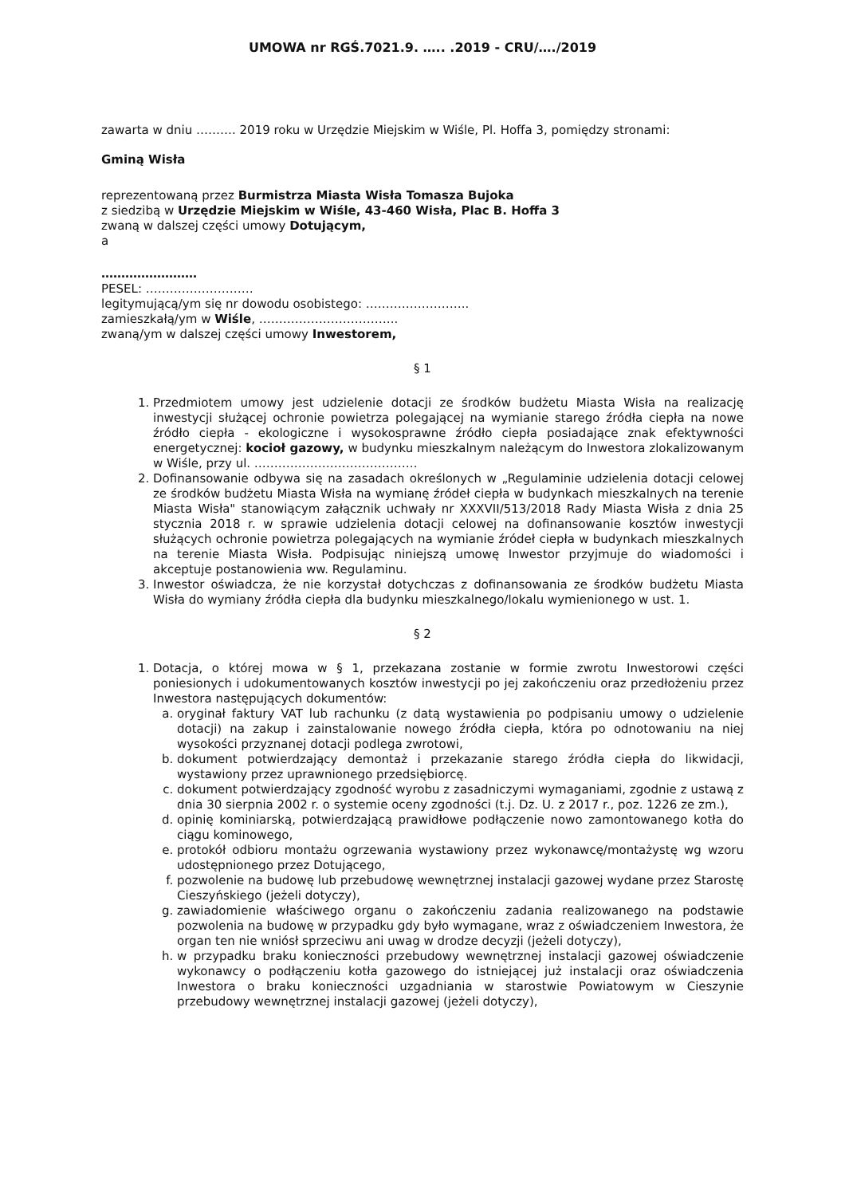UMOWA nr RGŚ.7021.9. ….. .2019 - CRU/…./2019
zawarta w dniu ………. 2019 roku w Urzędzie Miejskim w Wiśle, Pl. Hoffa 3, pomiędzy stronami:
Gminą Wisła
reprezentowaną przez Burmistrza Miasta Wisła Tomasza Bujoka
z siedzibą w Urzędzie Miejskim w Wiśle, 43-460 Wisła, Plac B. Hoffa 3
zwaną w dalszej części umowy Dotującym,
a
……………………
PESEL: ………………………
legitymującą/ym się nr dowodu osobistego: ……………………..
zamieszkałą/ym w Wiśle, ……………………………..
zwaną/ym w dalszej części umowy Inwestorem,
§ 1
1. Przedmiotem umowy jest udzielenie dotacji ze środków budżetu Miasta Wisła na realizację inwestycji służącej ochronie powietrza polegającej na wymianie starego źródła ciepła na nowe źródło ciepła - ekologiczne i wysokosprawne źródło ciepła posiadające znak efektywności energetycznej: kocioł gazowy, w budynku mieszkalnym należącym do Inwestora zlokalizowanym w Wiśle, przy ul. …………………………………..
2. Dofinansowanie odbywa się na zasadach określonych w „Regulaminie udzielenia dotacji celowej ze środków budżetu Miasta Wisła na wymianę źródeł ciepła w budynkach mieszkalnych na terenie Miasta Wisła" stanowiącym załącznik uchwały nr XXXVII/513/2018 Rady Miasta Wisła z dnia 25 stycznia 2018 r. w sprawie udzielenia dotacji celowej na dofinansowanie kosztów inwestycji służących ochronie powietrza polegających na wymianie źródeł ciepła w budynkach mieszkalnych na terenie Miasta Wisła. Podpisując niniejszą umowę Inwestor przyjmuje do wiadomości i akceptuje postanowienia ww. Regulaminu.
3. Inwestor oświadcza, że nie korzystał dotychczas z dofinansowania ze środków budżetu Miasta Wisła do wymiany źródła ciepła dla budynku mieszkalnego/lokalu wymienionego w ust. 1.
§ 2
1. Dotacja, o której mowa w § 1, przekazana zostanie w formie zwrotu Inwestorowi części poniesionych i udokumentowanych kosztów inwestycji po jej zakończeniu oraz przedłożeniu przez Inwestora następujących dokumentów:
a. oryginał faktury VAT lub rachunku (z datą wystawienia po podpisaniu umowy o udzielenie dotacji) na zakup i zainstalowanie nowego źródła ciepła, która po odnotowaniu na niej wysokości przyznanej dotacji podlega zwrotowi,
b. dokument potwierdzający demontaż i przekazanie starego źródła ciepła do likwidacji, wystawiony przez uprawnionego przedsiębiorcę.
c. dokument potwierdzający zgodność wyrobu z zasadniczymi wymaganiami, zgodnie z ustawą z dnia 30 sierpnia 2002 r. o systemie oceny zgodności (t.j. Dz. U. z 2017 r., poz. 1226 ze zm.),
d. opinię kominiarską, potwierdzającą prawidłowe podłączenie nowo zamontowanego kotła do ciągu kominowego,
e. protokół odbioru montażu ogrzewania wystawiony przez wykonawcę/montażystę wg wzoru udostępnionego przez Dotującego,
f. pozwolenie na budowę lub przebudowę wewnętrznej instalacji gazowej wydane przez Starostę Cieszyńskiego (jeżeli dotyczy),
g. zawiadomienie właściwego organu o zakończeniu zadania realizowanego na podstawie pozwolenia na budowę w przypadku gdy było wymagane, wraz z oświadczeniem Inwestora, że organ ten nie wniósł sprzeciwu ani uwag w drodze decyzji (jeżeli dotyczy),
h. w przypadku braku konieczności przebudowy wewnętrznej instalacji gazowej oświadczenie wykonawcy o podłączeniu kotła gazowego do istniejącej już instalacji oraz oświadczenia Inwestora o braku konieczności uzgadniania w starostwie Powiatowym w Cieszynie przebudowy wewnętrznej instalacji gazowej (jeżeli dotyczy),